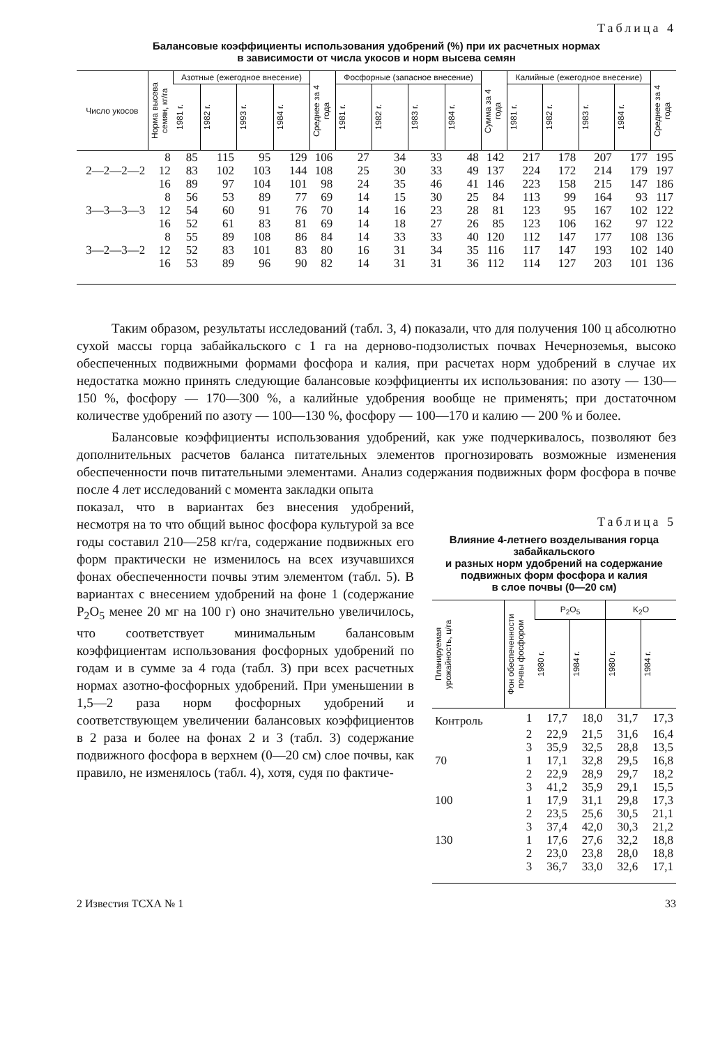Таблица 4
Балансовые коэффициенты использования удобрений (%) при их расчетных нормах
в зависимости от числа укосов и норм высева семян
| Число укосов | Норма высева семян, кг/га | Азотные (ежегодное внесение) | | | | Среднее за 4 года | Фосфорные (запасное внесение) | | | | Сумма за 4 года | Калийные (ежегодное внесение) | | | | Среднее за 4 года |
| --- | --- | --- | --- | --- | --- | --- | --- | --- | --- | --- | --- | --- | --- | --- | --- | --- |
| | | 1981 г. | 1982 г. | 1993 г. | 1984 г. | | 1981 г. | 1982 г. | 1983 г. | 1984 г. | | 1981 г. | 1982 г. | 1983 г. | 1984 г. | |
| | 8 | 85 | 115 | 95 | 129 | 106 | 27 | 34 | 33 | 48 | 142 | 217 | 178 | 207 | 177 | 195 |
| 2—2—2—2 | 12 | 83 | 102 | 103 | 144 | 108 | 25 | 30 | 33 | 49 | 137 | 224 | 172 | 214 | 179 | 197 |
| | 16 | 89 | 97 | 104 | 101 | 98 | 24 | 35 | 46 | 41 | 146 | 223 | 158 | 215 | 147 | 186 |
| | 8 | 56 | 53 | 89 | 77 | 69 | 14 | 15 | 30 | 25 | 84 | 113 | 99 | 164 | 93 | 117 |
| 3—3—3—3 | 12 | 54 | 60 | 91 | 76 | 70 | 14 | 16 | 23 | 28 | 81 | 123 | 95 | 167 | 102 | 122 |
| | 16 | 52 | 61 | 83 | 81 | 69 | 14 | 18 | 27 | 26 | 85 | 123 | 106 | 162 | 97 | 122 |
| | 8 | 55 | 89 | 108 | 86 | 84 | 14 | 33 | 33 | 40 | 120 | 112 | 147 | 177 | 108 | 136 |
| 3—2—3—2 | 12 | 52 | 83 | 101 | 83 | 80 | 16 | 31 | 34 | 35 | 116 | 117 | 147 | 193 | 102 | 140 |
| | 16 | 53 | 89 | 96 | 90 | 82 | 14 | 31 | 31 | 36 | 112 | 114 | 127 | 203 | 101 | 136 |
Таким образом, результаты исследований (табл. 3, 4) показали, что для получения 100 ц абсолютно сухой массы горца забайкальского с 1 га на дерново-подзолистых почвах Нечерноземья, высоко обеспеченных подвижными формами фосфора и калия, при расчетах норм удобрений в случае их недостатка можно принять следующие балансовые коэффициенты их использования: по азоту — 130—150 %, фосфору — 170—300 %, а калийные удобрения вообще не применять; при достаточном количестве удобрений по азоту — 100—130 %, фосфору — 100—170 и калию — 200 % и более.
Балансовые коэффициенты использования удобрений, как уже подчеркивалось, позволяют без дополнительных расчетов баланса питательных элементов прогнозировать возможные изменения обеспеченности почв питательными элементами. Анализ содержания подвижных форм фосфора в почве после 4 лет исследований с момента закладки опыта
показал, что в вариантах без внесения удобрений, несмотря на то что общий вынос фосфора культурой за все годы составил 210—258 кг/га, содержание подвижных его форм практически не изменилось на всех изучавшихся фонах обеспеченности почвы этим элементом (табл. 5). В вариантах с внесением удобрений на фоне 1 (содержание P<sub>2</sub>O<sub>5</sub> менее 20 мг на 100 г) оно значительно увеличилось, что соответствует минимальным балансовым коэффициентам использования фосфорных удобрений по годам и в сумме за 4 года (табл. 3) при всех расчетных нормах азотно-фосфорных удобрений. При уменьшении в 1,5—2 раза норм фосфорных удобрений и соответствующем увеличении балансовых коэффициентов в 2 раза и более на фонах 2 и 3 (табл. 3) содержание подвижного фосфора в верхнем (0—20 см) слое почвы, как правило, не изменялось (табл. 4), хотя, судя по фактиче-
Таблица 5
Влияние 4-летнего возделывания горца забайкальского
и разных норм удобрений на содержание подвижных форм фосфора и калия
в слое почвы (0—20 см)
| Планируемая урожайность, ц/га | Фон обеспеченности почвы фосфором | P<sub>2</sub>O<sub>5</sub> | | K<sub>2</sub>O | |
| --- | --- | --- | --- | --- | --- |
| | | 1980 г. | 1984 г. | 1980 г. | 1984 г. |
| Контроль | 1 | 17,7 | 18,0 | 31,7 | 17,3 |
| | 2 | 22,9 | 21,5 | 31,6 | 16,4 |
| | 3 | 35,9 | 32,5 | 28,8 | 13,5 |
| 70 | 1 | 17,1 | 32,8 | 29,5 | 16,8 |
| | 2 | 22,9 | 28,9 | 29,7 | 18,2 |
| | 3 | 41,2 | 35,9 | 29,1 | 15,5 |
| 100 | 1 | 17,9 | 31,1 | 29,8 | 17,3 |
| | 2 | 23,5 | 25,6 | 30,5 | 21,1 |
| | 3 | 37,4 | 42,0 | 30,3 | 21,2 |
| 130 | 1 | 17,6 | 27,6 | 32,2 | 18,8 |
| | 2 | 23,0 | 23,8 | 28,0 | 18,8 |
| | 3 | 36,7 | 33,0 | 32,6 | 17,1 |
2 Известия ТСХА № 1 33